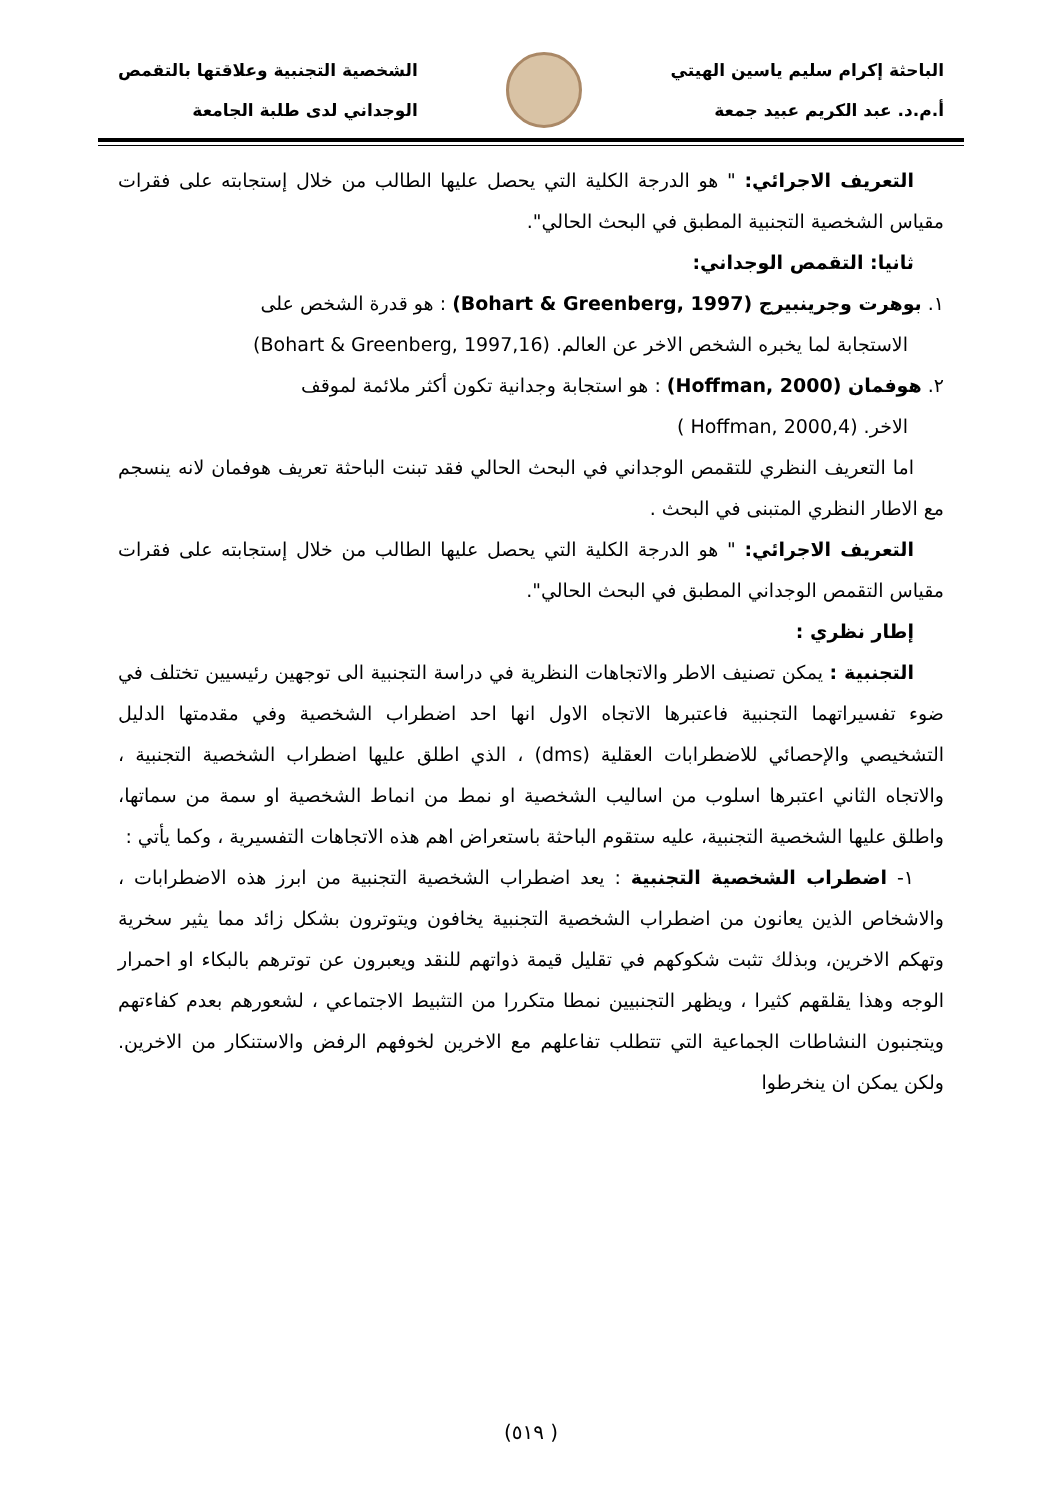الباحثة إكرام سليم ياسين الهيتي
أ.م.د. عبد الكريم عبيد جمعة
الشخصية التجنبية وعلاقتها بالتقمص
الوجداني لدى طلبة الجامعة
التعريف الاجرائي: " هو الدرجة الكلية التي يحصل عليها الطالب من خلال إستجابته على فقرات مقياس الشخصية التجنبية المطبق في البحث الحالي".
ثانيا: التقمص الوجداني:
١. بوهرت وجرينبيرج (Bohart & Greenberg, 1997) : هو قدرة الشخص على
الاستجابة لما يخبره الشخص الاخر عن العالم. (Bohart & Greenberg, 1997,16)
٢. هوفمان (Hoffman, 2000) : هو استجابة وجدانية تكون أكثر ملائمة لموقف
الاخر. (Hoffman, 2000,4 )
اما التعريف النظري للتقمص الوجداني في البحث الحالي فقد تبنت الباحثة تعريف هوفمان لانه ينسجم مع الاطار النظري المتبنى في البحث .
التعريف الاجرائي: " هو الدرجة الكلية التي يحصل عليها الطالب من خلال إستجابته على فقرات مقياس التقمص الوجداني المطبق في البحث الحالي".
إطار نظري :
التجنبية : يمكن تصنيف الاطر والاتجاهات النظرية في دراسة التجنبية الى توجهين رئيسيين تختلف في ضوء تفسيراتهما التجنبية فاعتبرها الاتجاه الاول انها احد اضطراب الشخصية وفي مقدمتها الدليل التشخيصي والإحصائي للاضطرابات العقلية (dms) ، الذي اطلق عليها اضطراب الشخصية التجنبية ، والاتجاه الثاني اعتبرها اسلوب من اساليب الشخصية او نمط من انماط الشخصية او سمة من سماتها، واطلق عليها الشخصية التجنبية، عليه ستقوم الباحثة باستعراض اهم هذه الاتجاهات التفسيرية ، وكما يأتي :
١- اضطراب الشخصية التجنبية : يعد اضطراب الشخصية التجنبية من ابرز هذه الاضطرابات ، والاشخاص الذين يعانون من اضطراب الشخصية التجنبية يخافون ويتوترون بشكل زائد مما يثير سخرية وتهكم الاخرين، وبذلك تثبت شكوكهم في تقليل قيمة ذواتهم للنقد ويعبرون عن توترهم بالبكاء او احمرار الوجه وهذا يقلقهم كثيرا ، ويظهر التجنبيين نمطا متكررا من التثبيط الاجتماعي ، لشعورهم بعدم كفاءتهم ويتجنبون النشاطات الجماعية التي تتطلب تفاعلهم مع الاخرين لخوفهم الرفض والاستنكار من الاخرين. ولكن يمكن ان ينخرطوا
( ٥١٩)